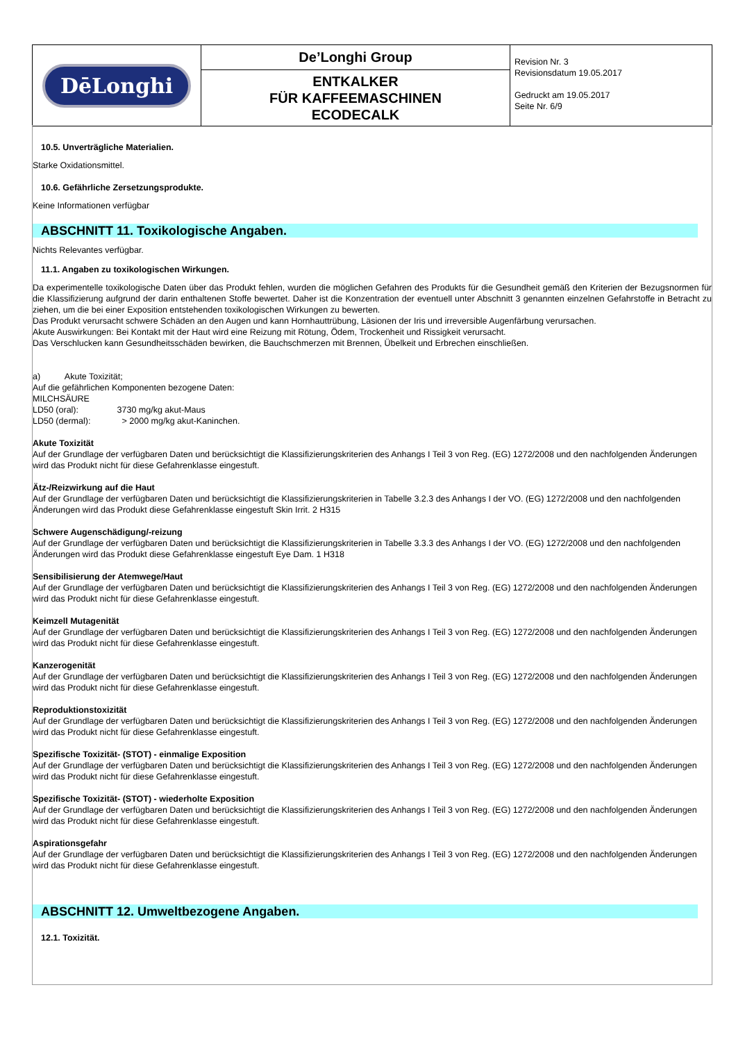| DēLonghi | De’Longhi Group | Revision Nr. 3 Revisionsdatum 19.05.2017 Gedruckt am 19.05.2017 Seite Nr. 6/9 |
| | ENTKALKER FÜR KAFFEEMASCHINEN ECODECALK | |
10.5. Unverträgliche Materialien.
Starke Oxidationsmittel.
10.6. Gefährliche Zersetzungsprodukte.
Keine Informationen verfügbar
ABSCHNITT 11. Toxikologische Angaben.
Nichts Relevantes verfügbar.
11.1. Angaben zu toxikologischen Wirkungen.
Da experimentelle toxikologische Daten über das Produkt fehlen, wurden die möglichen Gefahren des Produkts für die Gesundheit gemäß den Kriterien der Bezugsnormen für die Klassifizierung aufgrund der darin enthaltenen Stoffe bewertet. Daher ist die Konzentration der eventuell unter Abschnitt 3 genannten einzelnen Gefahrstoffe in Betracht zu ziehen, um die bei einer Exposition entstehenden toxikologischen Wirkungen zu bewerten.
Das Produkt verursacht schwere Schäden an den Augen und kann Hornhauttrübung, Läsionen der Iris und irreversible Augenfärbung verursachen.
Akute Auswirkungen: Bei Kontakt mit der Haut wird eine Reizung mit Rötung, Ödem, Trockenheit und Rissigkeit verursacht.
Das Verschlucken kann Gesundheitsschäden bewirken, die Bauchschmerzen mit Brennen, Übelkeit und Erbrechen einschließen.
a) Akute Toxizität;
Auf die gefährlichen Komponenten bezogene Daten:
MILCHSÄURE
LD50 (oral): 3730 mg/kg akut-Maus
LD50 (dermal): > 2000 mg/kg akut-Kaninchen.
Akute Toxizität
Auf der Grundlage der verfügbaren Daten und berücksichtigt die Klassifizierungskriterien des Anhangs I Teil 3 von Reg. (EG) 1272/2008 und den nachfolgenden Änderungen wird das Produkt nicht für diese Gefahrenklasse eingestuft.
Ätz-/Reizwirkung auf die Haut
Auf der Grundlage der verfügbaren Daten und berücksichtigt die Klassifizierungskriterien in Tabelle 3.2.3 des Anhangs I der VO. (EG) 1272/2008 und den nachfolgenden Änderungen wird das Produkt diese Gefahrenklasse eingestuft Skin Irrit. 2 H315
Schwere Augenschädigung/-reizung
Auf der Grundlage der verfügbaren Daten und berücksichtigt die Klassifizierungskriterien in Tabelle 3.3.3 des Anhangs I der VO. (EG) 1272/2008 und den nachfolgenden Änderungen wird das Produkt diese Gefahrenklasse eingestuft Eye Dam. 1 H318
Sensibilisierung der Atemwege/Haut
Auf der Grundlage der verfügbaren Daten und berücksichtigt die Klassifizierungskriterien des Anhangs I Teil 3 von Reg. (EG) 1272/2008 und den nachfolgenden Änderungen wird das Produkt nicht für diese Gefahrenklasse eingestuft.
Keimzell Mutagenität
Auf der Grundlage der verfügbaren Daten und berücksichtigt die Klassifizierungskriterien des Anhangs I Teil 3 von Reg. (EG) 1272/2008 und den nachfolgenden Änderungen wird das Produkt nicht für diese Gefahrenklasse eingestuft.
Kanzerogenität
Auf der Grundlage der verfügbaren Daten und berücksichtigt die Klassifizierungskriterien des Anhangs I Teil 3 von Reg. (EG) 1272/2008 und den nachfolgenden Änderungen wird das Produkt nicht für diese Gefahrenklasse eingestuft.
Reproduktionstoxizität
Auf der Grundlage der verfügbaren Daten und berücksichtigt die Klassifizierungskriterien des Anhangs I Teil 3 von Reg. (EG) 1272/2008 und den nachfolgenden Änderungen wird das Produkt nicht für diese Gefahrenklasse eingestuft.
Spezifische Toxizität- (STOT) - einmalige Exposition
Auf der Grundlage der verfügbaren Daten und berücksichtigt die Klassifizierungskriterien des Anhangs I Teil 3 von Reg. (EG) 1272/2008 und den nachfolgenden Änderungen wird das Produkt nicht für diese Gefahrenklasse eingestuft.
Spezifische Toxizität- (STOT) - wiederholte Exposition
Auf der Grundlage der verfügbaren Daten und berücksichtigt die Klassifizierungskriterien des Anhangs I Teil 3 von Reg. (EG) 1272/2008 und den nachfolgenden Änderungen wird das Produkt nicht für diese Gefahrenklasse eingestuft.
Aspirationsgefahr
Auf der Grundlage der verfügbaren Daten und berücksichtigt die Klassifizierungskriterien des Anhangs I Teil 3 von Reg. (EG) 1272/2008 und den nachfolgenden Änderungen wird das Produkt nicht für diese Gefahrenklasse eingestuft.
ABSCHNITT 12. Umweltbezogene Angaben.
12.1. Toxizität.